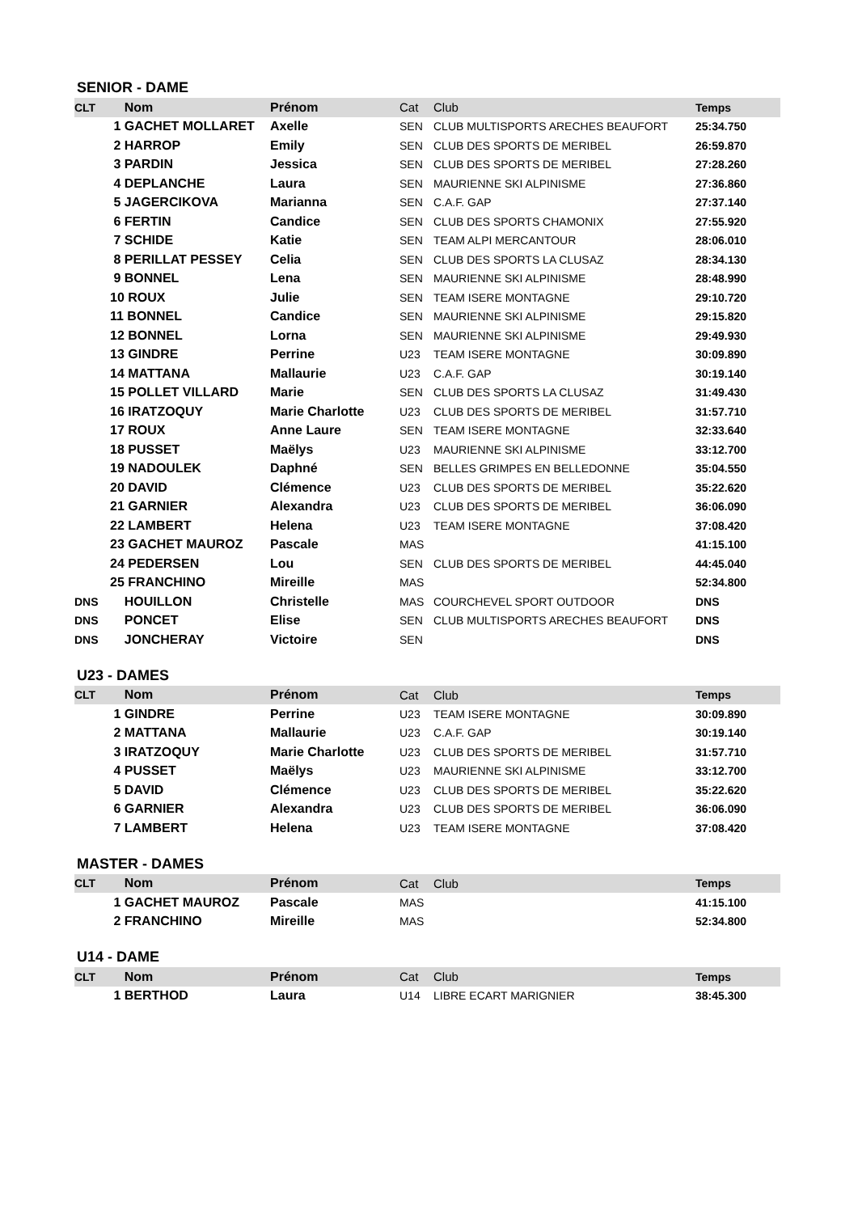SENIOR - DAME
| CLT | Nom | Prénom | Cat | Club | Temps |
| --- | --- | --- | --- | --- | --- |
| | 1 GACHET MOLLARET | Axelle | SEN | CLUB MULTISPORTS ARECHES BEAUFORT | 25:34.750 |
| | 2 HARROP | Emily | SEN | CLUB DES SPORTS DE MERIBEL | 26:59.870 |
| | 3 PARDIN | Jessica | SEN | CLUB DES SPORTS DE MERIBEL | 27:28.260 |
| | 4 DEPLANCHE | Laura | SEN | MAURIENNE SKI ALPINISME | 27:36.860 |
| | 5 JAGERCIKOVA | Marianna | SEN | C.A.F. GAP | 27:37.140 |
| | 6 FERTIN | Candice | SEN | CLUB DES SPORTS CHAMONIX | 27:55.920 |
| | 7 SCHIDE | Katie | SEN | TEAM ALPI MERCANTOUR | 28:06.010 |
| | 8 PERILLAT PESSEY | Celia | SEN | CLUB DES SPORTS LA CLUSAZ | 28:34.130 |
| | 9 BONNEL | Lena | SEN | MAURIENNE SKI ALPINISME | 28:48.990 |
| | 10 ROUX | Julie | SEN | TEAM ISERE MONTAGNE | 29:10.720 |
| | 11 BONNEL | Candice | SEN | MAURIENNE SKI ALPINISME | 29:15.820 |
| | 12 BONNEL | Lorna | SEN | MAURIENNE SKI ALPINISME | 29:49.930 |
| | 13 GINDRE | Perrine | U23 | TEAM ISERE MONTAGNE | 30:09.890 |
| | 14 MATTANA | Mallaurie | U23 | C.A.F. GAP | 30:19.140 |
| | 15 POLLET VILLARD | Marie | SEN | CLUB DES SPORTS LA CLUSAZ | 31:49.430 |
| | 16 IRATZOQUY | Marie Charlotte | U23 | CLUB DES SPORTS DE MERIBEL | 31:57.710 |
| | 17 ROUX | Anne Laure | SEN | TEAM ISERE MONTAGNE | 32:33.640 |
| | 18 PUSSET | Maëlys | U23 | MAURIENNE SKI ALPINISME | 33:12.700 |
| | 19 NADOULEK | Daphné | SEN | BELLES GRIMPES EN BELLEDONNE | 35:04.550 |
| | 20 DAVID | Clémence | U23 | CLUB DES SPORTS DE MERIBEL | 35:22.620 |
| | 21 GARNIER | Alexandra | U23 | CLUB DES SPORTS DE MERIBEL | 36:06.090 |
| | 22 LAMBERT | Helena | U23 | TEAM ISERE MONTAGNE | 37:08.420 |
| | 23 GACHET MAUROZ | Pascale | MAS | | 41:15.100 |
| | 24 PEDERSEN | Lou | SEN | CLUB DES SPORTS DE MERIBEL | 44:45.040 |
| | 25 FRANCHINO | Mireille | MAS | | 52:34.800 |
| DNS | HOUILLON | Christelle | MAS | COURCHEVEL SPORT OUTDOOR | DNS |
| DNS | PONCET | Elise | SEN | CLUB MULTISPORTS ARECHES BEAUFORT | DNS |
| DNS | JONCHERAY | Victoire | SEN | | DNS |
U23 - DAMES
| CLT | Nom | Prénom | Cat | Club | Temps |
| --- | --- | --- | --- | --- | --- |
| | 1 GINDRE | Perrine | U23 | TEAM ISERE MONTAGNE | 30:09.890 |
| | 2 MATTANA | Mallaurie | U23 | C.A.F. GAP | 30:19.140 |
| | 3 IRATZOQUY | Marie Charlotte | U23 | CLUB DES SPORTS DE MERIBEL | 31:57.710 |
| | 4 PUSSET | Maëlys | U23 | MAURIENNE SKI ALPINISME | 33:12.700 |
| | 5 DAVID | Clémence | U23 | CLUB DES SPORTS DE MERIBEL | 35:22.620 |
| | 6 GARNIER | Alexandra | U23 | CLUB DES SPORTS DE MERIBEL | 36:06.090 |
| | 7 LAMBERT | Helena | U23 | TEAM ISERE MONTAGNE | 37:08.420 |
MASTER - DAMES
| CLT | Nom | Prénom | Cat | Club | Temps |
| --- | --- | --- | --- | --- | --- |
| | 1 GACHET MAUROZ | Pascale | MAS | | 41:15.100 |
| | 2 FRANCHINO | Mireille | MAS | | 52:34.800 |
U14 - DAME
| CLT | Nom | Prénom | Cat | Club | Temps |
| --- | --- | --- | --- | --- | --- |
| | 1 BERTHOD | Laura | U14 | LIBRE ECART MARIGNIER | 38:45.300 |